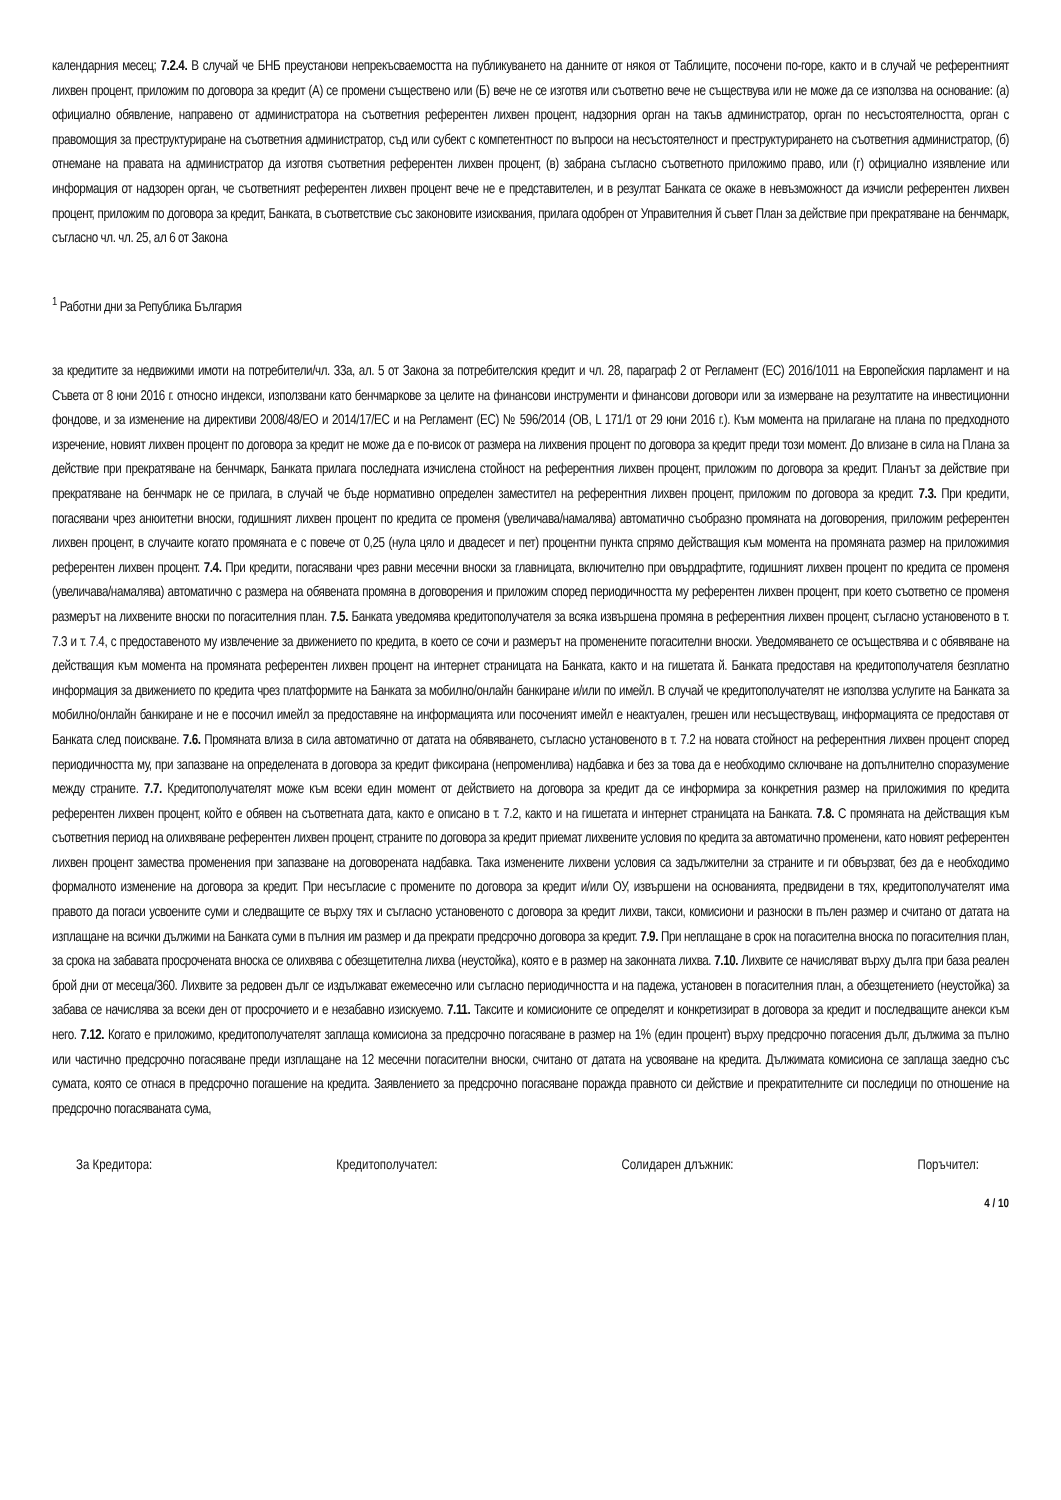календарния месец; 7.2.4. В случай че БНБ преустанови непрекъсваемостта на публикуването на данните от някоя от Таблиците, посочени по-горе, както и в случай че референтният лихвен процент, приложим по договора за кредит (А) се промени съществено или (Б) вече не се изготвя или съответно вече не съществува или не може да се използва на основание: (а) официално обявление, направено от администратора на съответния референтен лихвен процент, надзорния орган на такъв администратор, орган по несъстоятелността, орган с правомощия за преструктуриране на съответния администратор, съд или субект с компетентност по въпроси на несъстоятелност и преструктурирането на съответния администратор, (б) отнемане на правата на администратор да изготвя съответния референтен лихвен процент, (в) забрана съгласно съответното приложимо право, или (г) официално изявление или информация от надзорен орган, че съответният референтен лихвен процент вече не е представителен, и в резултат Банката се окаже в невъзможност да изчисли референтен лихвен процент, приложим по договора за кредит, Банката, в съответствие със законовите изисквания, прилага одобрен от Управителния й съвет План за действие при прекратяване на бенчмарк, съгласно чл. чл. 25, ал 6 от Закона
<sup>1</sup> Работни дни за Република България
за кредитите за недвижими имоти на потребители/чл. 33а, ал. 5 от Закона за потребителския кредит и чл. 28, параграф 2 от Регламент (ЕС) 2016/1011 на Европейския парламент и на Съвета от 8 юни 2016 г. относно индекси, използвани като бенчмаркове за целите на финансови инструменти и финансови договори или за измерване на резултатите на инвестиционни фондове, и за изменение на директиви 2008/48/ЕО и 2014/17/ЕС и на Регламент (ЕС) № 596/2014 (ОВ, L 171/1 от 29 юни 2016 г.). Към момента на прилагане на плана по предходното изречение, новият лихвен процент по договора за кредит не може да е по-висок от размера на лихвения процент по договора за кредит преди този момент. До влизане в сила на Плана за действие при прекратяване на бенчмарк, Банката прилага последната изчислена стойност на референтния лихвен процент, приложим по договора за кредит. Планът за действие при прекратяване на бенчмарк не се прилага, в случай че бъде нормативно определен заместител на референтния лихвен процент, приложим по договора за кредит. 7.3. При кредити, погасявани чрез анюитетни вноски, годишният лихвен процент по кредита се променя (увеличава/намалява) автоматично съобразно промяната на договорения, приложим референтен лихвен процент, в случаите когато промяната е с повече от 0,25 (нула цяло и двадесет и пет) процентни пункта спрямо действащия към момента на промяната размер на приложимия референтен лихвен процент. 7.4. При кредити, погасявани чрез равни месечни вноски за главницата, включително при овърдрафтите, годишният лихвен процент по кредита се променя (увеличава/намалява) автоматично с размера на обявената промяна в договорения и приложим според периодичността му референтен лихвен процент, при което съответно се променя размерът на лихвените вноски по погасителния план. 7.5. Банката уведомява кредитополучателя за всяка извършена промяна в референтния лихвен процент, съгласно установеното в т. 7.3 и т. 7.4, с предоставеното му извлечение за движението по кредита, в което се сочи и размерът на променените погасителни вноски. Уведомяването се осъществява и с обявяване на действащия към момента на промяната референтен лихвен процент на интернет страницата на Банката, както и на гишетата й. Банката предоставя на кредитополучателя безплатно информация за движението по кредита чрез платформите на Банката за мобилно/онлайн банкиране и/или по имейл. В случай че кредитополучателят не използва услугите на Банката за мобилно/онлайн банкиране и не е посочил имейл за предоставяне на информацията или посоченият имейл е неактуален, грешен или несъществуващ, информацията се предоставя от Банката след поискване. 7.6. Промяната влиза в сила автоматично от датата на обявяването, съгласно установеното в т. 7.2 на новата стойност на референтния лихвен процент според периодичността му, при запазване на определената в договора за кредит фиксирана (непроменлива) надбавка и без за това да е необходимо сключване на допълнително споразумение между страните. 7.7. Кредитополучателят може към всеки един момент от действието на договора за кредит да се информира за конкретния размер на приложимия по кредита референтен лихвен процент, който е обявен на съответната дата, както е описано в т. 7.2, както и на гишетата и интернет страницата на Банката. 7.8. С промяната на действащия към съответния период на олихвяване референтен лихвен процент, страните по договора за кредит приемат лихвените условия по кредита за автоматично променени, като новият референтен лихвен процент замества променения при запазване на договорената надбавка. Така изменените лихвени условия са задължителни за страните и ги обвързват, без да е необходимо формалното изменение на договора за кредит. При несъгласие с промените по договора за кредит и/или ОУ, извършени на основанията, предвидени в тях, кредитополучателят има правото да погаси усвоените суми и следващите се върху тях и съгласно установеното с договора за кредит лихви, такси, комисиони и разноски в пълен размер и считано от датата на изплащане на всички дължими на Банката суми в пълния им размер и да прекрати предсрочно договора за кредит. 7.9. При неплащане в срок на погасителна вноска по погасителния план, за срока на забавата просрочената вноска се олихвява с обезщетителна лихва (неустойка), която е в размер на законната лихва. 7.10. Лихвите се начисляват върху дълга при база реален брой дни от месеца/360. Лихвите за редовен дълг се издължават ежемесечно или съгласно периодичността и на падежа, установен в погасителния план, а обезщетението (неустойка) за забава се начислява за всеки ден от просрочието и е незабавно изискуемо. 7.11. Таксите и комисионите се определят и конкретизират в договора за кредит и последващите анекси към него. 7.12. Когато е приложимо, кредитополучателят заплаща комисиона за предсрочно погасяване в размер на 1% (един процент) върху предсрочно погасения дълг, дължима за пълно или частично предсрочно погасяване преди изплащане на 12 месечни погасителни вноски, считано от датата на усвояване на кредита. Дължимата комисиона се заплаща заедно със сумата, която се отнася в предсрочно погашение на кредита. Заявлението за предсрочно погасяване поражда правното си действие и прекратителните си последици по отношение на предсрочно погасяваната сума,
За Кредитора: Кредитополучател: Солидарен длъжник: Поръчител:
4 / 10